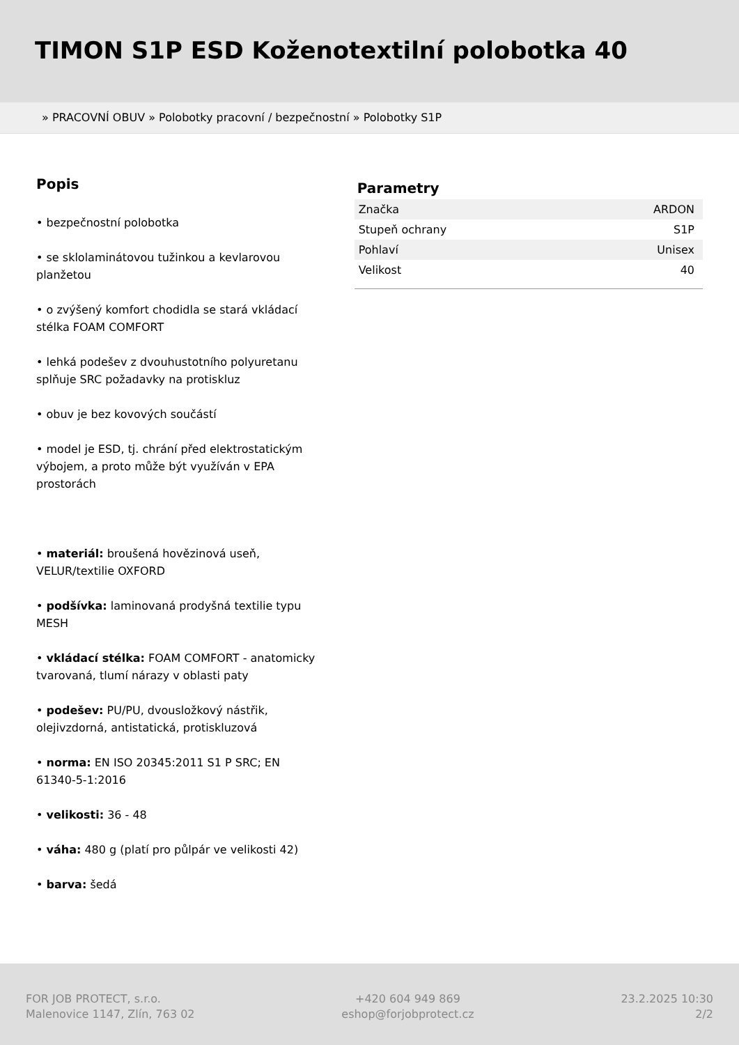TIMON S1P ESD Koženotextilní polobotka 40
» PRACOVNÍ OBUV » Polobotky pracovní / bezpečnostní » Polobotky S1P
Popis
• bezpečnostní polobotka
• se sklolaminátovou tužinkou a kevlarovou planžetou
• o zvýšený komfort chodidla se stará vkládací stélka FOAM COMFORT
• lehká podešev z dvouhustotního polyuretanu splňuje SRC požadavky na protiskluz
• obuv je bez kovových součástí
• model je ESD, tj. chrání před elektrostatickým výbojem, a proto může být využíván v EPA prostorách
• materiál: broušená hovězinová useň, VELUR/textilie OXFORD
• podšívka: laminovaná prodyšná textilie typu MESH
• vkládací stélka: FOAM COMFORT - anatomicky tvarovaná, tlumí nárazy v oblasti paty
• podešev: PU/PU, dvousložkový nástřik, olejivzdorná, antistatická, protiskluzová
• norma: EN ISO 20345:2011 S1 P SRC; EN 61340-5-1:2016
• velikosti: 36 - 48
• váha: 480 g (platí pro půlpár ve velikosti 42)
• barva: šedá
Parametry
| Značka | ARDON |
| Stupeň ochrany | S1P |
| Pohlaví | Unisex |
| Velikost | 40 |
FOR JOB PROTECT, s.r.o.
Malenovice 1147, Zlín, 763 02
+420 604 949 869
eshop@forjobprotect.cz
23.2.2025 10:30
2/2